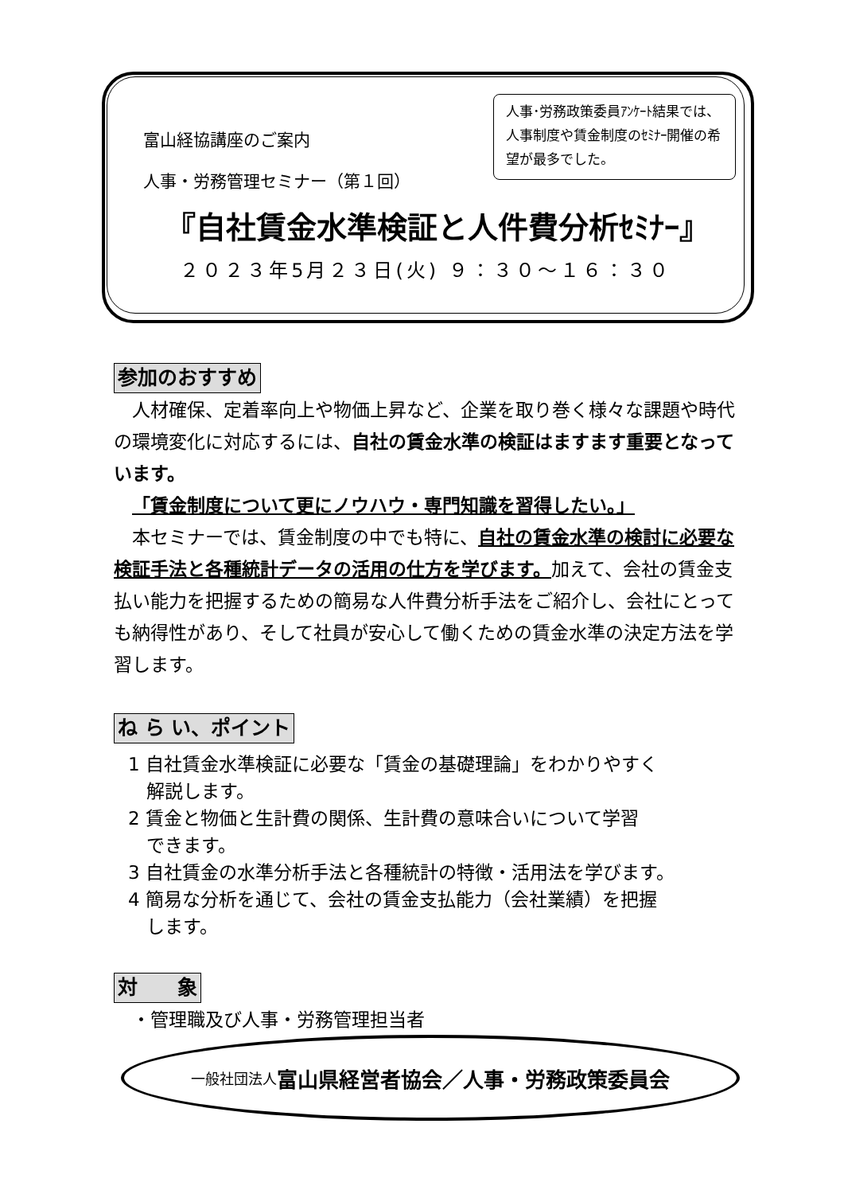富山経協講座のご案内
人事・労務管理セミナー（第１回）
人事･労務政策委員ｱﾝｹｰﾄ結果では、人事制度や賃金制度のｾﾐﾅｰ開催の希望が最多でした。
『自社賃金水準検証と人件費分析ｾﾐﾅｰ』
２０２３年5月２３日(火) ９：３０～１６：３０
参加のおすすめ
 人材確保、定着率向上や物価上昇など、企業を取り巻く様々な課題や時代の環境変化に対応するには、自社の賃金水準の検証はますます重要となっています。
 「賃金制度について更にノウハウ・専門知識を習得したい。」
 本セミナーでは、賃金制度の中でも特に、自社の賃金水準の検討に必要な検証手法と各種統計データの活用の仕方を学びます。加えて、会社の賃金支払い能力を把握するための簡易な人件費分析手法をご紹介し、会社にとっても納得性があり、そして社員が安心して働くための賃金水準の決定方法を学習します。
ね ら い、ポイント
1 自社賃金水準検証に必要な「賃金の基礎理論」をわかりやすく
 解説します。
2 賃金と物価と生計費の関係、生計費の意味合いについて学習
 できます。
3 自社賃金の水準分析手法と各種統計の特徴・活用法を学びます。
4 簡易な分析を通じて、会社の賃金支払能力（会社業績）を把握
 します。
対  象
 ・管理職及び人事・労務管理担当者
一般社団法人 富山県経営者協会／人事・労務政策委員会